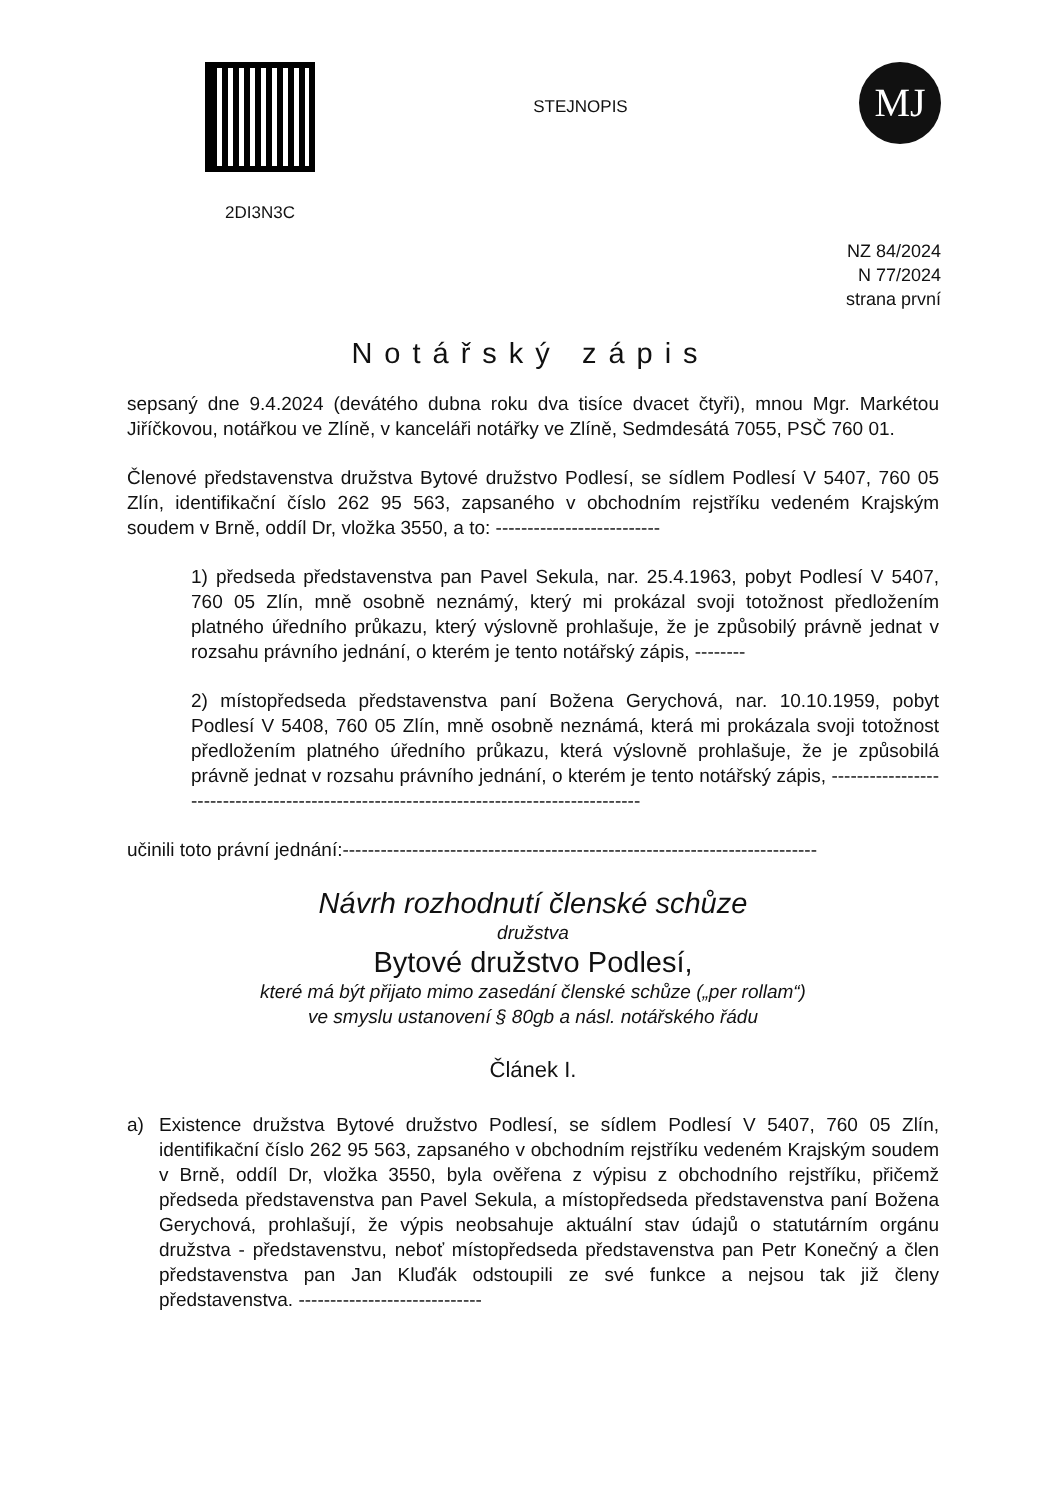2DI3N3C
STEJNOPIS
MJ
NZ 84/2024
N 77/2024
strana první
Notářský zápis
sepsaný dne 9.4.2024 (devátého dubna roku dva tisíce dvacet čtyři), mnou Mgr. Markétou Jiříčkovou, notářkou ve Zlíně, v kanceláři notářky ve Zlíně, Sedmdesátá 7055, PSČ 760 01.
Členové představenstva družstva Bytové družstvo Podlesí, se sídlem Podlesí V 5407, 760 05 Zlín, identifikační číslo 262 95 563, zapsaného v obchodním rejstříku vedeném Krajským soudem v Brně, oddíl Dr, vložka 3550, a to: --------------------------
1) předseda představenstva pan Pavel Sekula, nar. 25.4.1963, pobyt Podlesí V 5407, 760 05 Zlín, mně osobně neznámý, který mi prokázal svoji totožnost předložením platného úředního průkazu, který výslovně prohlašuje, že je způsobilý právně jednat v rozsahu právního jednání, o kterém je tento notářský zápis, --------
2) místopředseda představenstva paní Božena Gerychová, nar. 10.10.1959, pobyt Podlesí V 5408, 760 05 Zlín, mně osobně neznámá, která mi prokázala svoji totožnost předložením platného úředního průkazu, která výslovně prohlašuje, že je způsobilá právně jednat v rozsahu právního jednání, o kterém je tento notářský zápis, ----------------------------------------------------------------------------------------
učinili toto právní jednání:---------------------------------------------------------------------------
Návrh rozhodnutí členské schůze
družstva
Bytové družstvo Podlesí,
které má být přijato mimo zasedání členské schůze („per rollam“)
ve smyslu ustanovení § 80gb a násl. notářského řádu
Článek I.
a) Existence družstva Bytové družstvo Podlesí, se sídlem Podlesí V 5407, 760 05 Zlín, identifikační číslo 262 95 563, zapsaného v obchodním rejstříku vedeném Krajským soudem v Brně, oddíl Dr, vložka 3550, byla ověřena z výpisu z obchodního rejstříku, přičemž předseda představenstva pan Pavel Sekula, a místopředseda představenstva paní Božena Gerychová, prohlašují, že výpis neobsahuje aktuální stav údajů o statutárním orgánu družstva - představenstvu, neboť místopředseda představenstva pan Petr Konečný a člen představenstva pan Jan Kluďák odstoupili ze své funkce a nejsou tak již členy představenstva. -----------------------------